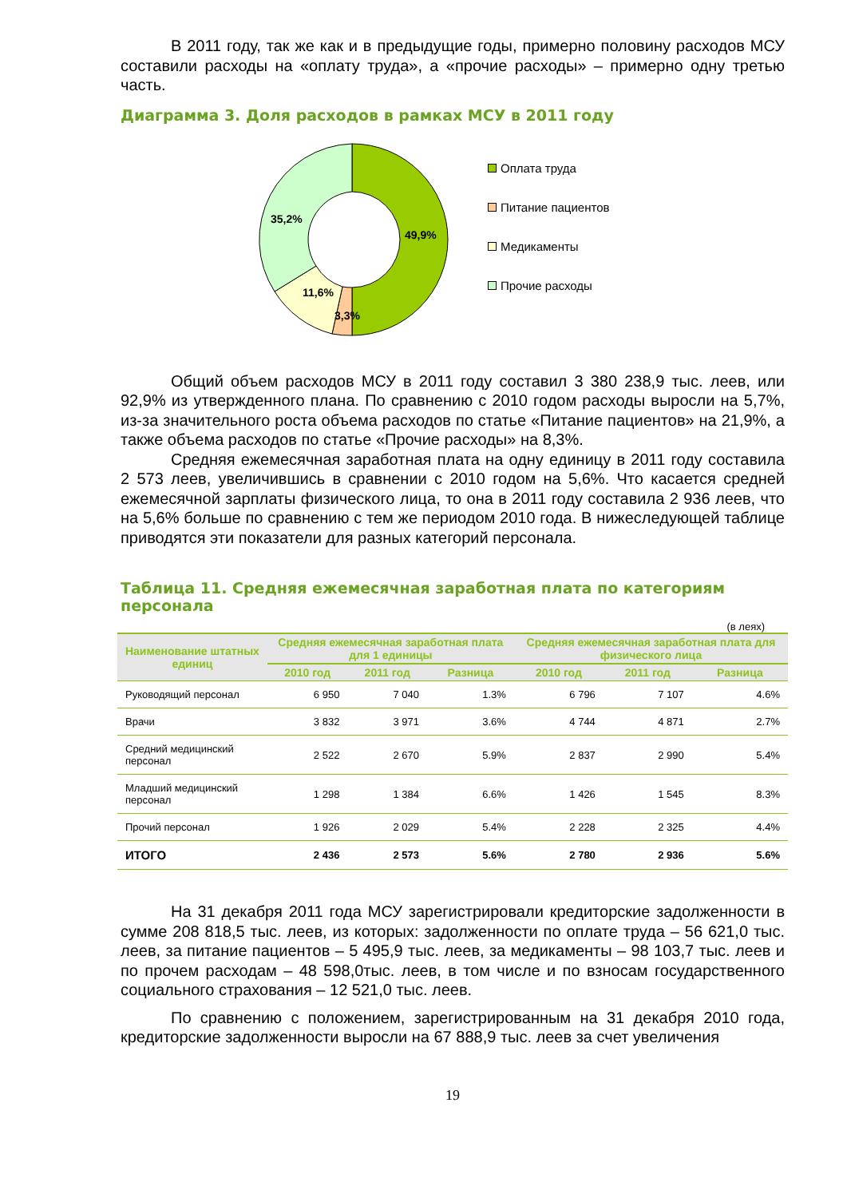В 2011 году, так же как и в предыдущие годы, примерно половину расходов МСУ составили расходы на «оплату труда», а «прочие расходы» – примерно одну третью часть.
Диаграмма 3. Доля расходов в рамках МСУ в 2011 году
49,9%
3,3%
11,6%
35,2%
Оплата труда
Питание пациентов
Медикаменты
Прочие расходы
Общий объем расходов МСУ в 2011 году составил 3 380 238,9 тыс. леев, или 92,9% из утвержденного плана. По сравнению с 2010 годом расходы выросли на 5,7%, из-за значительного роста объема расходов по статье «Питание пациентов» на 21,9%, а также объема расходов по статье «Прочие расходы» на 8,3%.
Средняя ежемесячная заработная плата на одну единицу в 2011 году составила 2 573 леев, увеличившись в сравнении с 2010 годом на 5,6%. Что касается средней ежемесячной зарплаты физического лица, то она в 2011 году составила 2 936 леев, что на 5,6% больше по сравнению с тем же периодом 2010 года. В нижеследующей таблице приводятся эти показатели для разных категорий персонала.
Таблица 11. Средняя ежемесячная заработная плата по категориям персонала
(в леях)
| Наименование штатных единиц | Средняя ежемесячная заработная плата для 1 единицы | | | Средняя ежемесячная заработная плата для физического лица | | |
| --- | --- | --- | --- | --- | --- | --- |
| | 2010 год | 2011 год | Разница | 2010 год | 2011 год | Разница |
| Руководящий персонал | 6 950 | 7 040 | 1.3% | 6 796 | 7 107 | 4.6% |
| Врачи | 3 832 | 3 971 | 3.6% | 4 744 | 4 871 | 2.7% |
| Средний медицинский персонал | 2 522 | 2 670 | 5.9% | 2 837 | 2 990 | 5.4% |
| Младший медицинский персонал | 1 298 | 1 384 | 6.6% | 1 426 | 1 545 | 8.3% |
| Прочий персонал | 1 926 | 2 029 | 5.4% | 2 228 | 2 325 | 4.4% |
| ИТОГО | 2 436 | 2 573 | 5.6% | 2 780 | 2 936 | 5.6% |
На 31 декабря 2011 года МСУ зарегистрировали кредиторские задолженности в сумме 208 818,5 тыс. леев, из которых: задолженности по оплате труда – 56 621,0 тыс. леев, за питание пациентов – 5 495,9 тыс. леев, за медикаменты – 98 103,7 тыс. леев и по прочем расходам – 48 598,0тыс. леев, в том числе и по взносам государственного социального страхования – 12 521,0 тыс. леев.
По сравнению с положением, зарегистрированным на 31 декабря 2010 года, кредиторские задолженности выросли на 67 888,9 тыс. леев за счет увеличения
19